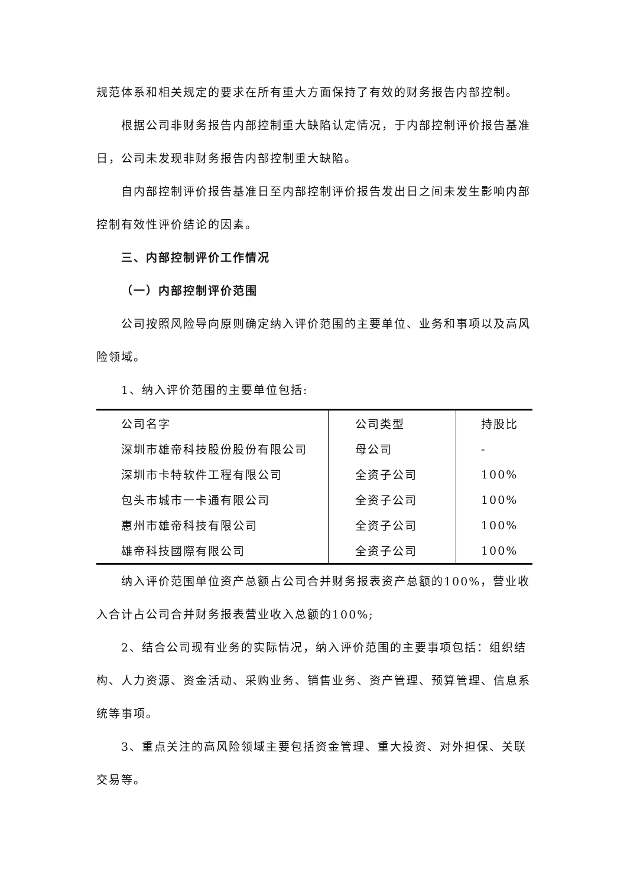规范体系和相关规定的要求在所有重大方面保持了有效的财务报告内部控制。
根据公司非财务报告内部控制重大缺陷认定情况，于内部控制评价报告基准日，公司未发现非财务报告内部控制重大缺陷。
自内部控制评价报告基准日至内部控制评价报告发出日之间未发生影响内部控制有效性评价结论的因素。
三、内部控制评价工作情况
（一）内部控制评价范围
公司按照风险导向原则确定纳入评价范围的主要单位、业务和事项以及高风险领域。
1、纳入评价范围的主要单位包括:
| 公司名字 | 公司类型 | 持股比 |
| --- | --- | --- |
| 深圳市雄帝科技股份股份有限公司 | 母公司 | - |
| 深圳市卡特软件工程有限公司 | 全资子公司 | 100% |
| 包头市城市一卡通有限公司 | 全资子公司 | 100% |
| 惠州市雄帝科技有限公司 | 全资子公司 | 100% |
| 雄帝科技國際有限公司 | 全资子公司 | 100% |
纳入评价范围单位资产总额占公司合并财务报表资产总额的100%，营业收入合计占公司合并财务报表营业收入总额的100%;
2、结合公司现有业务的实际情况，纳入评价范围的主要事项包括：组织结构、人力资源、资金活动、采购业务、销售业务、资产管理、预算管理、信息系统等事项。
3、重点关注的高风险领域主要包括资金管理、重大投资、对外担保、关联交易等。